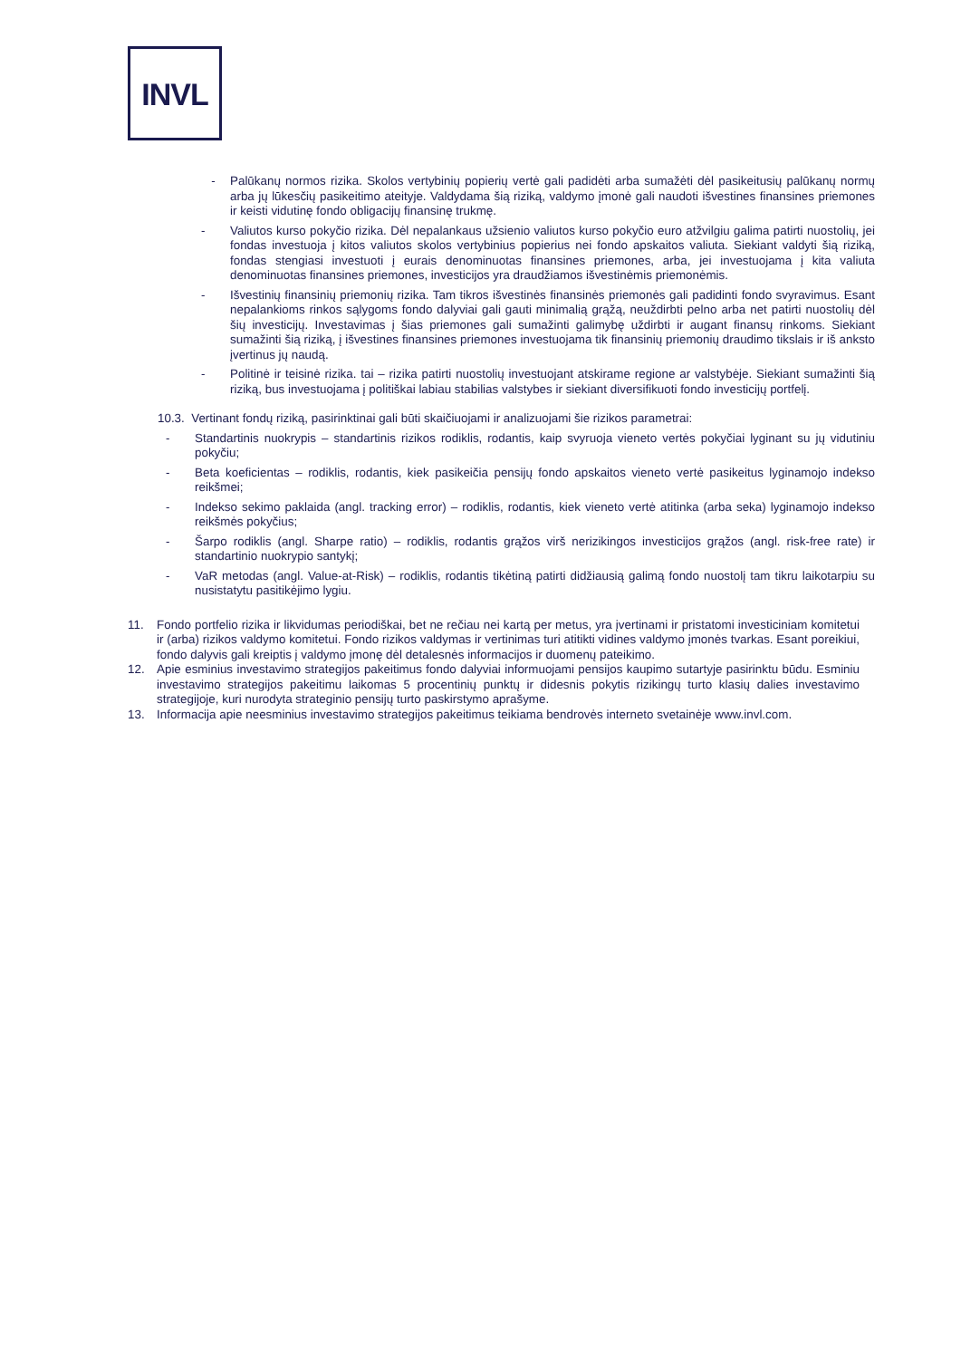INVL
- Palūkanų normos rizika. Skolos vertybinių popierių vertė gali padidėti arba sumažėti dėl pasikeitusių palūkanų normų arba jų lūkesčių pasikeitimo ateityje. Valdydama šią riziką, valdymo įmonė gali naudoti išvestines finansines priemones ir keisti vidutinę fondo obligacijų finansinę trukmę.
- Valiutos kurso pokyčio rizika. Dėl nepalankaus užsienio valiutos kurso pokyčio euro atžvilgiu galima patirti nuostolių, jei fondas investuoja į kitos valiutos skolos vertybinius popierius nei fondo apskaitos valiuta. Siekiant valdyti šią riziką, fondas stengiasi investuoti į eurais denominuotas finansines priemones, arba, jei investuojama į kita valiuta denominuotas finansines priemones, investicijos yra draudžiamos išvestinėmis priemonėmis.
- Išvestinių finansinių priemonių rizika. Tam tikros išvestinės finansinės priemonės gali padidinti fondo svyravimus. Esant nepalankioms rinkos sąlygoms fondo dalyviai gali gauti minimalią grąžą, neuždirbti pelno arba net patirti nuostolių dėl šių investicijų. Investavimas į šias priemones gali sumažinti galimybę uždirbti ir augant finansų rinkoms. Siekiant sumažinti šią riziką, į išvestines finansines priemones investuojama tik finansinių priemonių draudimo tikslais ir iš anksto įvertinus jų naudą.
- Politinė ir teisinė rizika. tai – rizika patirti nuostolių investuojant atskirame regione ar valstybėje. Siekiant sumažinti šią riziką, bus investuojama į politiškai labiau stabilias valstybes ir siekiant diversifikuoti fondo investicijų portfelį.
10.3. Vertinant fondų riziką, pasirinktinai gali būti skaičiuojami ir analizuojami šie rizikos parametrai:
- Standartinis nuokrypis – standartinis rizikos rodiklis, rodantis, kaip svyruoja vieneto vertės pokyčiai lyginant su jų vidutiniu pokyčiu;
- Beta koeficientas – rodiklis, rodantis, kiek pasikeičia pensijų fondo apskaitos vieneto vertė pasikeitus lyginamojo indekso reikšmei;
- Indekso sekimo paklaida (angl. tracking error) – rodiklis, rodantis, kiek vieneto vertė atitinka (arba seka) lyginamojo indekso reikšmės pokyčius;
- Šarpo rodiklis (angl. Sharpe ratio) – rodiklis, rodantis grąžos virš nerizikingos investicijos grąžos (angl. risk-free rate) ir standartinio nuokrypio santykį;
- VaR metodas (angl. Value-at-Risk) – rodiklis, rodantis tikėtiną patirti didžiausią galimą fondo nuostolį tam tikru laikotarpiu su nusistatytu pasitikėjimo lygiu.
11. Fondo portfelio rizika ir likvidumas periodiškai, bet ne rečiau nei kartą per metus, yra įvertinami ir pristatomi investiciniam komitetui ir (arba) rizikos valdymo komitetui. Fondo rizikos valdymas ir vertinimas turi atitikti vidines valdymo įmonės tvarkas. Esant poreikiui, fondo dalyvis gali kreiptis į valdymo įmonę dėl detalesnės informacijos ir duomenų pateikimo.
12. Apie esminius investavimo strategijos pakeitimus fondo dalyviai informuojami pensijos kaupimo sutartyje pasirinktu būdu. Esminiu investavimo strategijos pakeitimu laikomas 5 procentinių punktų ir didesnis pokytis rizikingų turto klasių dalies investavimo strategijoje, kuri nurodyta strateginio pensijų turto paskirstymo aprašyme.
13. Informacija apie neesminius investavimo strategijos pakeitimus teikiama bendrovės interneto svetainėje www.invl.com.